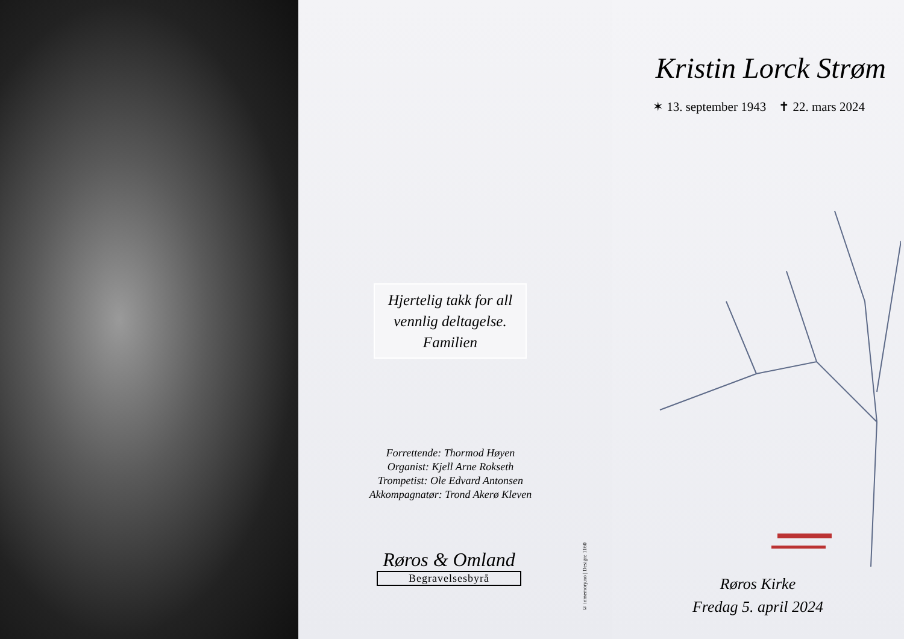Hjertelig takk for all
vennlig deltagelse.
Familien
Forrettende: Thormod Høyen
Organist: Kjell Arne Rokseth
Trompetist: Ole Edvard Antonsen
Akkompagnatør: Trond Akerø Kleven
Røros & Omland
Begravelsesbyrå
© inmemory.no | Design: 1160
Kristin Lorck Strøm
✶ 13. september 1943 ✝ 22. mars 2024
Røros Kirke
Fredag 5. april 2024